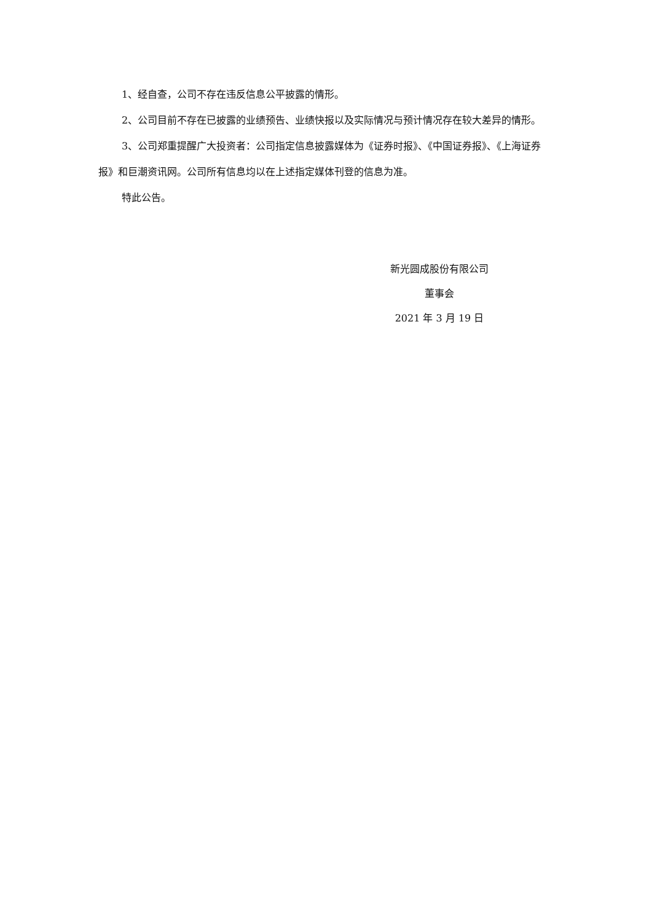1、经自查，公司不存在违反信息公平披露的情形。
2、公司目前不存在已披露的业绩预告、业绩快报以及实际情况与预计情况存在较大差异的情形。
3、公司郑重提醒广大投资者：公司指定信息披露媒体为《证券时报》、《中国证券报》、《上海证券报》和巨潮资讯网。公司所有信息均以在上述指定媒体刊登的信息为准。
特此公告。
新光圆成股份有限公司
董事会
2021 年 3 月 19 日